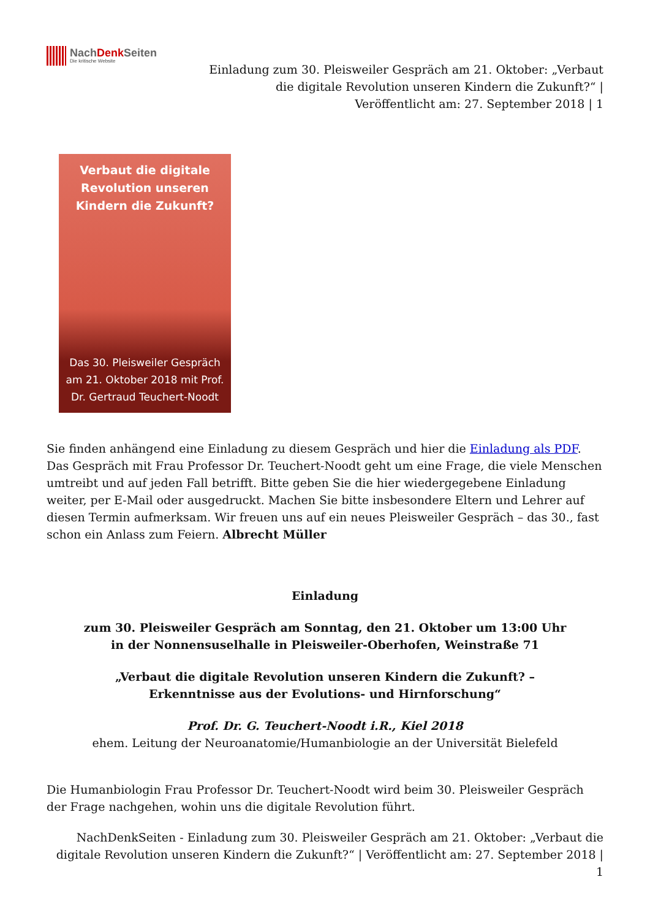NachDenk Seiten
Die kritische Website
Einladung zum 30. Pleisweiler Gespräch am 21. Oktober: „Verbaut die digitale Revolution unseren Kindern die Zukunft?“ | Veröffentlicht am: 27. September 2018 | 1
Verbaut die digitale Revolution unseren Kindern die Zukunft?
Das 30. Pleisweiler Gespräch am 21. Oktober 2018 mit Prof. Dr. Gertraud Teuchert-Noodt
Sie finden anhängend eine Einladung zu diesem Gespräch und hier die Einladung als PDF. Das Gespräch mit Frau Professor Dr. Teuchert-Noodt geht um eine Frage, die viele Menschen umtreibt und auf jeden Fall betrifft. Bitte geben Sie die hier wiedergegebene Einladung weiter, per E-Mail oder ausgedruckt. Machen Sie bitte insbesondere Eltern und Lehrer auf diesen Termin aufmerksam. Wir freuen uns auf ein neues Pleisweiler Gespräch – das 30., fast schon ein Anlass zum Feiern. Albrecht Müller
Einladung
zum 30. Pleisweiler Gespräch am Sonntag, den 21. Oktober um 13:00 Uhr
in der Nonnensuselhalle in Pleisweiler-Oberhofen, Weinstraße 71
„Verbaut die digitale Revolution unseren Kindern die Zukunft? –
Erkenntnisse aus der Evolutions- und Hirnforschung“
Prof. Dr. G. Teuchert-Noodt i.R., Kiel 2018
ehem. Leitung der Neuroanatomie/Humanbiologie an der Universität Bielefeld
Die Humanbiologin Frau Professor Dr. Teuchert-Noodt wird beim 30. Pleisweiler Gespräch der Frage nachgehen, wohin uns die digitale Revolution führt.
NachDenkSeiten - Einladung zum 30. Pleisweiler Gespräch am 21. Oktober: „Verbaut die digitale Revolution unseren Kindern die Zukunft?“ | Veröffentlicht am: 27. September 2018 | 1